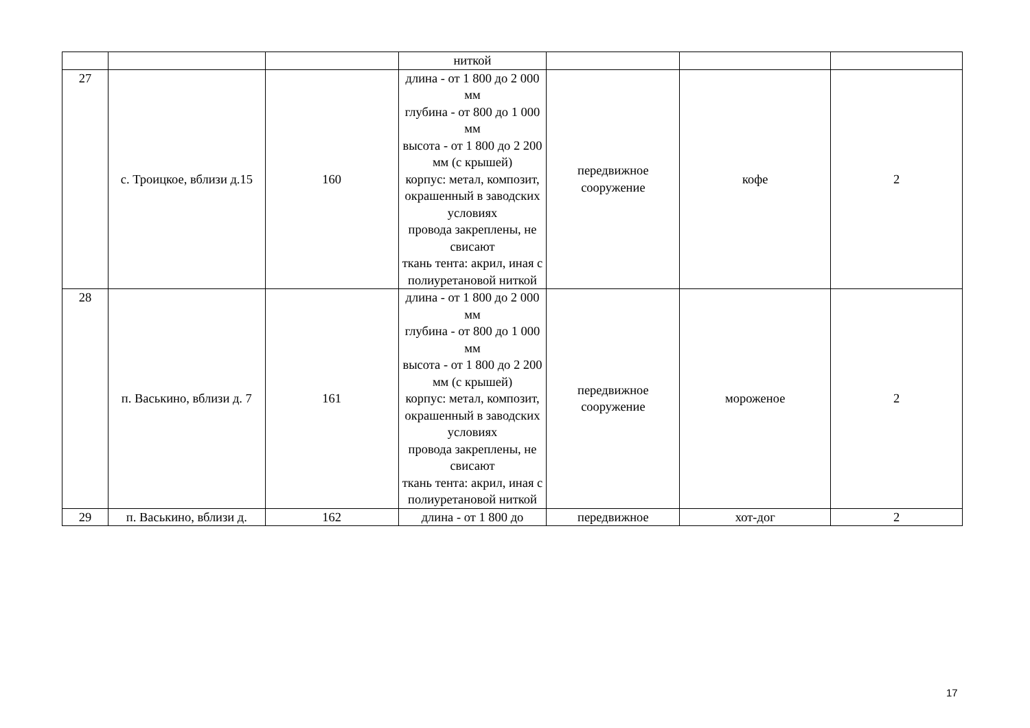| | | | ниткой | | | |
| 27 | с. Троицкое, вблизи д.15 | 160 | длина - от 1 800 до 2 000 мм глубина - от 800 до 1 000 мм высота - от 1 800 до 2 200 мм (с крышей) корпус: метал, композит, окрашенный в заводских условиях провода закреплены, не свисают ткань тента: акрил, иная с полиуретановой ниткой | передвижное сооружение | кофе | 2 |
| 28 | п. Васькино, вблизи д. 7 | 161 | длина - от 1 800 до 2 000 мм глубина - от 800 до 1 000 мм высота - от 1 800 до 2 200 мм (с крышей) корпус: метал, композит, окрашенный в заводских условиях провода закреплены, не свисают ткань тента: акрил, иная с полиуретановой ниткой | передвижное сооружение | мороженое | 2 |
| 29 | п. Васькино, вблизи д. | 162 | длина - от 1 800 до | передвижное | хот-дог | 2 |
17